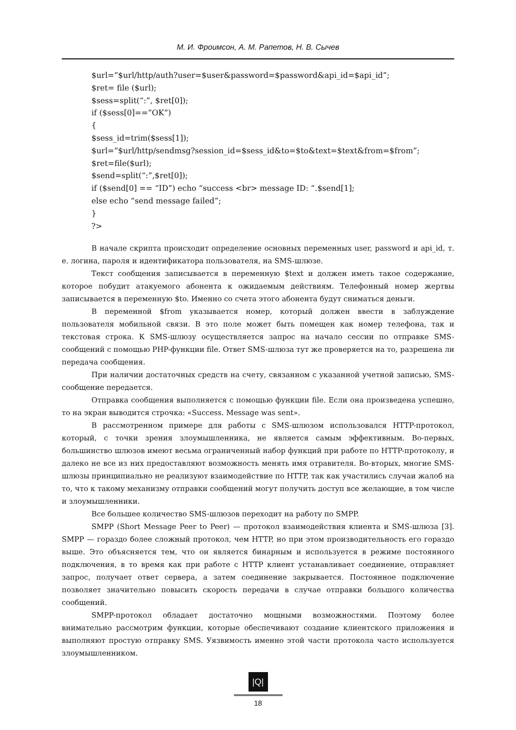М. И. Фроимсон, А. М. Рапетов, Н. В. Сычев
$url=”$url/http/auth?user=$user&password=$password&api_id=$api_id”;
$ret= file ($url);
$sess=split(“:”, $ret[0]);
if ($sess[0]==”OK”)
{
$sess_id=trim($sess[1]);
$url=”$url/http/sendmsg?session_id=$sess_id&to=$to&text=$text&from=$from”;
$ret=file($url);
$send=split(“:”,$ret[0]);
if ($send[0] == “ID”) echo “success <br> message ID: “.$send[1];
else echo “send message failed”;
}
?>
В начале скрипта происходит определение основных переменных user, password и api_id, т. е. логина, пароля и идентификатора пользователя, на SMS-шлюзе.
Текст сообщения записывается в переменную $text и должен иметь такое содержание, которое побудит атакуемого абонента к ожидаемым действиям. Телефонный номер жертвы записывается в переменную $to. Именно со счета этого абонента будут сниматься деньги.
В переменной $from указывается номер, который должен ввести в заблуждение пользователя мобильной связи. В это поле может быть помещен как номер телефона, так и текстовая строка. К SMS-шлюзу осуществляется запрос на начало сессии по отправке SMS-сообщений с помощью PHP-функции file. Ответ SMS-шлюза тут же проверяется на то, разрешена ли передача сообщения.
При наличии достаточных средств на счету, связанном с указанной учетной записью, SMS-сообщение передается.
Отправка сообщения выполняется с помощью функции file. Если она произведена успешно, то на экран выводится строчка: «Success. Message was sent».
В рассмотренном примере для работы с SMS-шлюзом использовался HTTP-протокол, который, с точки зрения злоумышленника, не является самым эффективным. Во-первых, большинство шлюзов имеют весьма ограниченный набор функций при работе по HTTP-протоколу, и далеко не все из них предоставляют возможность менять имя отравителя. Во-вторых, многие SMS-шлюзы принципиально не реализуют взаимодействие по HTTP, так как участились случаи жалоб на то, что к такому механизму отправки сообщений могут получить доступ все желающие, в том числе и злоумышленники.
Все большее количество SMS-шлюзов переходит на работу по SMPP.
SMPP (Short Message Peer to Peer) — протокол взаимодействия клиента и SMS-шлюза [3]. SMPP — гораздо более сложный протокол, чем HTTP, но при этом производительность его гораздо выше. Это объясняется тем, что он является бинарным и используется в режиме постоянного подключения, в то время как при работе с HTTP клиент устанавливает соединение, отправляет запрос, получает ответ сервера, а затем соединение закрывается. Постоянное подключение позволяет значительно повысить скорость передачи в случае отправки большого количества сообщений.
SMPP-протокол обладает достаточно мощными возможностями. Поэтому более внимательно рассмотрим функции, которые обеспечивают создание клиентского приложения и выполняют простую отправку SMS. Уязвимость именно этой части протокола часто используется злоумышленником.
|Q|
18